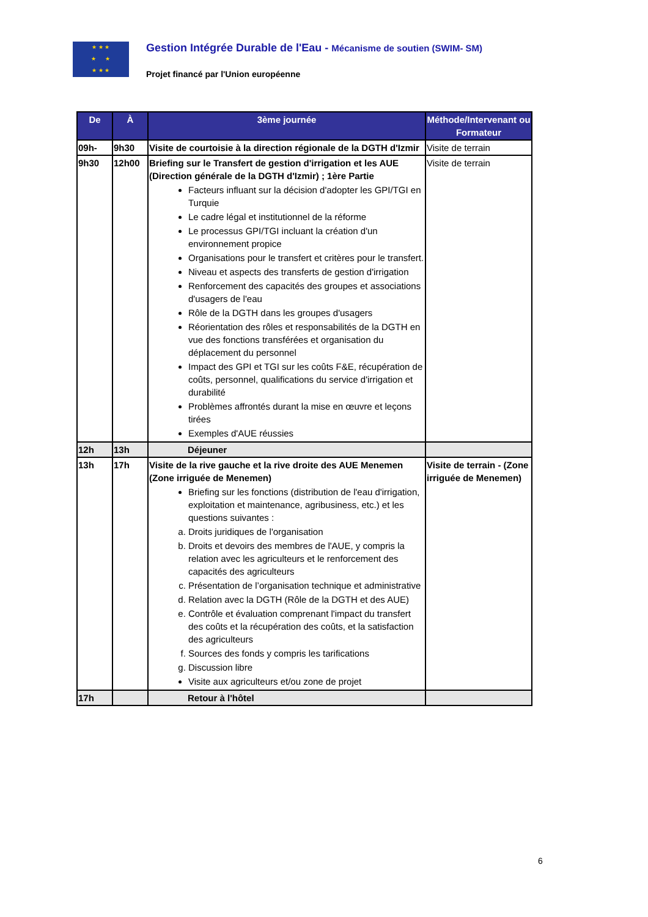★ ★ ★
★ ★
★ ★ ★
Gestion Intégrée Durable de l'Eau - Mécanisme de soutien (SWIM- SM)
Projet financé par l'Union européenne
| De | À | 3ème journée | Méthode/Intervenant ou Formateur |
| --- | --- | --- | --- |
| 09h- | 9h30 | Visite de courtoisie à la direction régionale de la DGTH d'Izmir | Visite de terrain |
| 9h30 | 12h00 | Briefing sur le Transfert de gestion d'irrigation et les AUE (Direction générale de la DGTH d'Izmir) ; 1ère Partie Facteurs influant sur la décision d'adopter les GPI/TGI en Turquie Le cadre légal et institutionnel de la réforme Le processus GPI/TGI incluant la création d'un environnement propice Organisations pour le transfert et critères pour le transfert. Niveau et aspects des transferts de gestion d'irrigation Renforcement des capacités des groupes et associations d'usagers de l'eau Rôle de la DGTH dans les groupes d'usagers Réorientation des rôles et responsabilités de la DGTH en vue des fonctions transférées et organisation du déplacement du personnel Impact des GPI et TGI sur les coûts F&E, récupération de coûts, personnel, qualifications du service d'irrigation et durabilité Problèmes affrontés durant la mise en œuvre et leçons tirées Exemples d'AUE réussies | Visite de terrain |
| 12h | 13h | Déjeuner | |
| 13h | 17h | Visite de la rive gauche et la rive droite des AUE Menemen (Zone irriguée de Menemen) Briefing sur les fonctions (distribution de l'eau d'irrigation, exploitation et maintenance, agribusiness, etc.) et les questions suivantes : a. Droits juridiques de l'organisation b. Droits et devoirs des membres de l'AUE, y compris la relation avec les agriculteurs et le renforcement des capacités des agriculteurs c. Présentation de l’organisation technique et administrative d. Relation avec la DGTH (Rôle de la DGTH et des AUE) e. Contrôle et évaluation comprenant l'impact du transfert des coûts et la récupération des coûts, et la satisfaction des agriculteurs f. Sources des fonds y compris les tarifications g. Discussion libre Visite aux agriculteurs et/ou zone de projet | Visite de terrain - (Zone irriguée de Menemen) |
| 17h | | Retour à l'hôtel | |
6